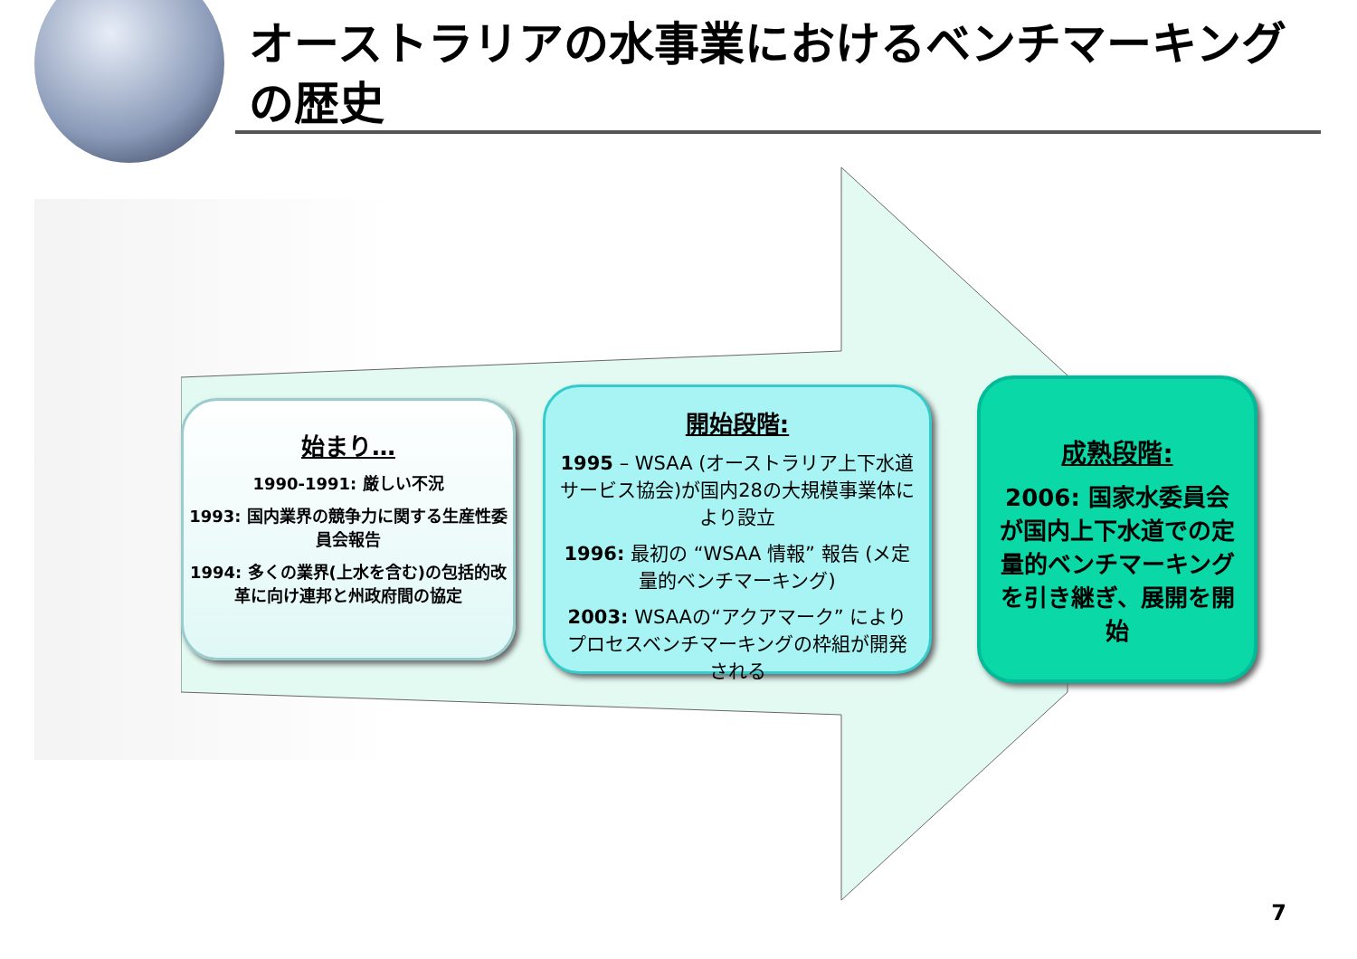オーストラリアの水事業におけるベンチマーキングの歴史
始まり…
1990-1991: 厳しい不況
1993: 国内業界の競争力に関する生産性委員会報告
1994: 多くの業界(上水を含む)の包括的改革に向け連邦と州政府間の協定
開始段階:
1995 – WSAA (オーストラリア上下水道サービス協会)が国内28の大規模事業体により設立
1996: 最初の “WSAA 情報” 報告 (メ定量的ベンチマーキング)
2003: WSAAの“アクアマーク” によりプロセスベンチマーキングの枠組が開発される
成熟段階:
2006: 国家水委員会が国内上下水道での定量的ベンチマーキングを引き継ぎ、展開を開始
7